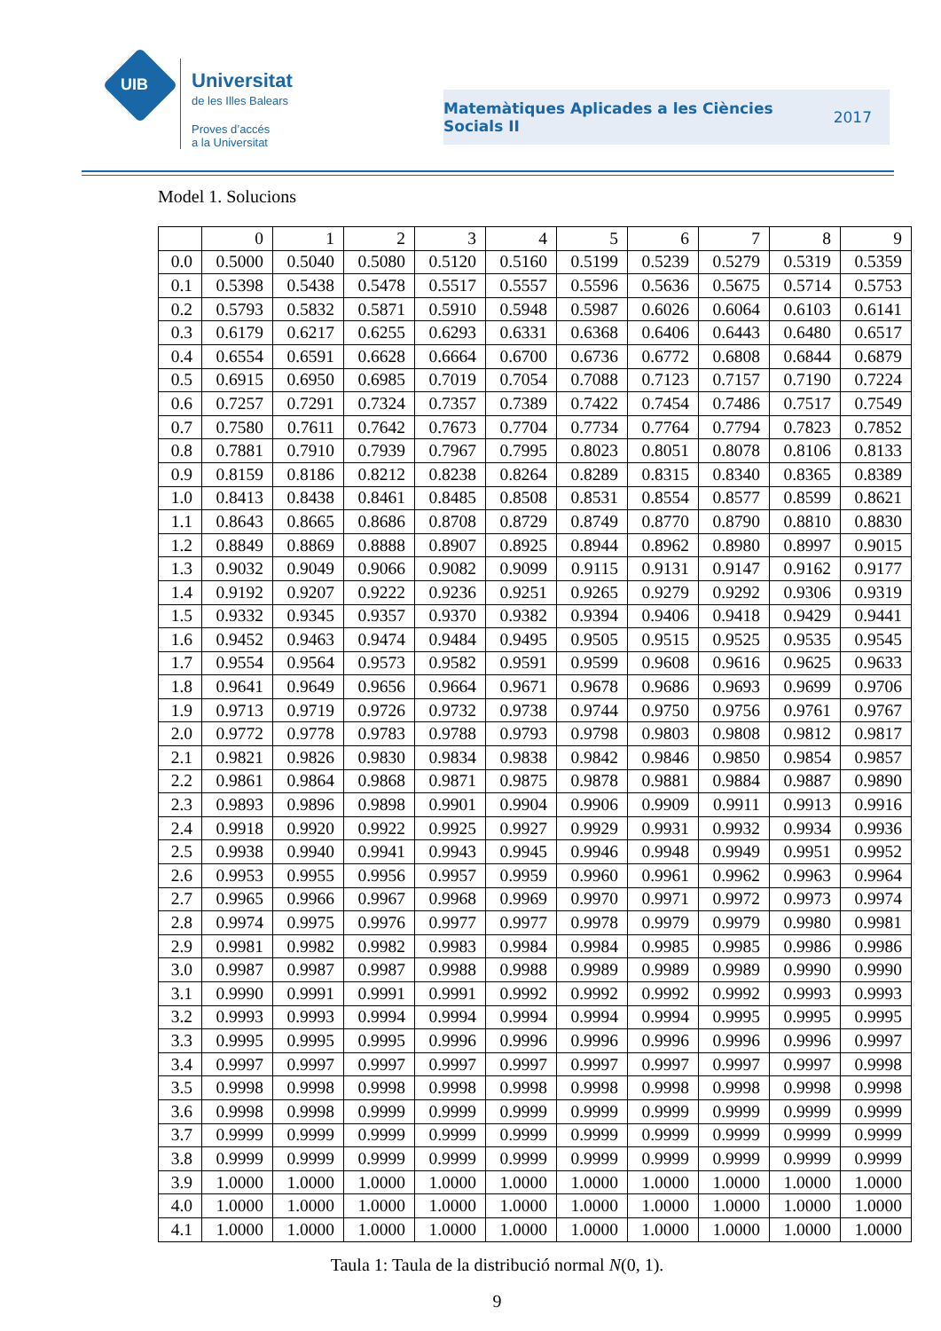UIB
Universitat
de les Illes Balears
Proves d’accés
a la Universitat
Matemàtiques Aplicades a les Ciències
Socials II
2017
Model 1. Solucions
| | 0 | 1 | 2 | 3 | 4 | 5 | 6 | 7 | 8 | 9 |
| --- | --- | --- | --- | --- | --- | --- | --- | --- | --- | --- |
| 0.0 | 0.5000 | 0.5040 | 0.5080 | 0.5120 | 0.5160 | 0.5199 | 0.5239 | 0.5279 | 0.5319 | 0.5359 |
| 0.1 | 0.5398 | 0.5438 | 0.5478 | 0.5517 | 0.5557 | 0.5596 | 0.5636 | 0.5675 | 0.5714 | 0.5753 |
| 0.2 | 0.5793 | 0.5832 | 0.5871 | 0.5910 | 0.5948 | 0.5987 | 0.6026 | 0.6064 | 0.6103 | 0.6141 |
| 0.3 | 0.6179 | 0.6217 | 0.6255 | 0.6293 | 0.6331 | 0.6368 | 0.6406 | 0.6443 | 0.6480 | 0.6517 |
| 0.4 | 0.6554 | 0.6591 | 0.6628 | 0.6664 | 0.6700 | 0.6736 | 0.6772 | 0.6808 | 0.6844 | 0.6879 |
| 0.5 | 0.6915 | 0.6950 | 0.6985 | 0.7019 | 0.7054 | 0.7088 | 0.7123 | 0.7157 | 0.7190 | 0.7224 |
| 0.6 | 0.7257 | 0.7291 | 0.7324 | 0.7357 | 0.7389 | 0.7422 | 0.7454 | 0.7486 | 0.7517 | 0.7549 |
| 0.7 | 0.7580 | 0.7611 | 0.7642 | 0.7673 | 0.7704 | 0.7734 | 0.7764 | 0.7794 | 0.7823 | 0.7852 |
| 0.8 | 0.7881 | 0.7910 | 0.7939 | 0.7967 | 0.7995 | 0.8023 | 0.8051 | 0.8078 | 0.8106 | 0.8133 |
| 0.9 | 0.8159 | 0.8186 | 0.8212 | 0.8238 | 0.8264 | 0.8289 | 0.8315 | 0.8340 | 0.8365 | 0.8389 |
| 1.0 | 0.8413 | 0.8438 | 0.8461 | 0.8485 | 0.8508 | 0.8531 | 0.8554 | 0.8577 | 0.8599 | 0.8621 |
| 1.1 | 0.8643 | 0.8665 | 0.8686 | 0.8708 | 0.8729 | 0.8749 | 0.8770 | 0.8790 | 0.8810 | 0.8830 |
| 1.2 | 0.8849 | 0.8869 | 0.8888 | 0.8907 | 0.8925 | 0.8944 | 0.8962 | 0.8980 | 0.8997 | 0.9015 |
| 1.3 | 0.9032 | 0.9049 | 0.9066 | 0.9082 | 0.9099 | 0.9115 | 0.9131 | 0.9147 | 0.9162 | 0.9177 |
| 1.4 | 0.9192 | 0.9207 | 0.9222 | 0.9236 | 0.9251 | 0.9265 | 0.9279 | 0.9292 | 0.9306 | 0.9319 |
| 1.5 | 0.9332 | 0.9345 | 0.9357 | 0.9370 | 0.9382 | 0.9394 | 0.9406 | 0.9418 | 0.9429 | 0.9441 |
| 1.6 | 0.9452 | 0.9463 | 0.9474 | 0.9484 | 0.9495 | 0.9505 | 0.9515 | 0.9525 | 0.9535 | 0.9545 |
| 1.7 | 0.9554 | 0.9564 | 0.9573 | 0.9582 | 0.9591 | 0.9599 | 0.9608 | 0.9616 | 0.9625 | 0.9633 |
| 1.8 | 0.9641 | 0.9649 | 0.9656 | 0.9664 | 0.9671 | 0.9678 | 0.9686 | 0.9693 | 0.9699 | 0.9706 |
| 1.9 | 0.9713 | 0.9719 | 0.9726 | 0.9732 | 0.9738 | 0.9744 | 0.9750 | 0.9756 | 0.9761 | 0.9767 |
| 2.0 | 0.9772 | 0.9778 | 0.9783 | 0.9788 | 0.9793 | 0.9798 | 0.9803 | 0.9808 | 0.9812 | 0.9817 |
| 2.1 | 0.9821 | 0.9826 | 0.9830 | 0.9834 | 0.9838 | 0.9842 | 0.9846 | 0.9850 | 0.9854 | 0.9857 |
| 2.2 | 0.9861 | 0.9864 | 0.9868 | 0.9871 | 0.9875 | 0.9878 | 0.9881 | 0.9884 | 0.9887 | 0.9890 |
| 2.3 | 0.9893 | 0.9896 | 0.9898 | 0.9901 | 0.9904 | 0.9906 | 0.9909 | 0.9911 | 0.9913 | 0.9916 |
| 2.4 | 0.9918 | 0.9920 | 0.9922 | 0.9925 | 0.9927 | 0.9929 | 0.9931 | 0.9932 | 0.9934 | 0.9936 |
| 2.5 | 0.9938 | 0.9940 | 0.9941 | 0.9943 | 0.9945 | 0.9946 | 0.9948 | 0.9949 | 0.9951 | 0.9952 |
| 2.6 | 0.9953 | 0.9955 | 0.9956 | 0.9957 | 0.9959 | 0.9960 | 0.9961 | 0.9962 | 0.9963 | 0.9964 |
| 2.7 | 0.9965 | 0.9966 | 0.9967 | 0.9968 | 0.9969 | 0.9970 | 0.9971 | 0.9972 | 0.9973 | 0.9974 |
| 2.8 | 0.9974 | 0.9975 | 0.9976 | 0.9977 | 0.9977 | 0.9978 | 0.9979 | 0.9979 | 0.9980 | 0.9981 |
| 2.9 | 0.9981 | 0.9982 | 0.9982 | 0.9983 | 0.9984 | 0.9984 | 0.9985 | 0.9985 | 0.9986 | 0.9986 |
| 3.0 | 0.9987 | 0.9987 | 0.9987 | 0.9988 | 0.9988 | 0.9989 | 0.9989 | 0.9989 | 0.9990 | 0.9990 |
| 3.1 | 0.9990 | 0.9991 | 0.9991 | 0.9991 | 0.9992 | 0.9992 | 0.9992 | 0.9992 | 0.9993 | 0.9993 |
| 3.2 | 0.9993 | 0.9993 | 0.9994 | 0.9994 | 0.9994 | 0.9994 | 0.9994 | 0.9995 | 0.9995 | 0.9995 |
| 3.3 | 0.9995 | 0.9995 | 0.9995 | 0.9996 | 0.9996 | 0.9996 | 0.9996 | 0.9996 | 0.9996 | 0.9997 |
| 3.4 | 0.9997 | 0.9997 | 0.9997 | 0.9997 | 0.9997 | 0.9997 | 0.9997 | 0.9997 | 0.9997 | 0.9998 |
| 3.5 | 0.9998 | 0.9998 | 0.9998 | 0.9998 | 0.9998 | 0.9998 | 0.9998 | 0.9998 | 0.9998 | 0.9998 |
| 3.6 | 0.9998 | 0.9998 | 0.9999 | 0.9999 | 0.9999 | 0.9999 | 0.9999 | 0.9999 | 0.9999 | 0.9999 |
| 3.7 | 0.9999 | 0.9999 | 0.9999 | 0.9999 | 0.9999 | 0.9999 | 0.9999 | 0.9999 | 0.9999 | 0.9999 |
| 3.8 | 0.9999 | 0.9999 | 0.9999 | 0.9999 | 0.9999 | 0.9999 | 0.9999 | 0.9999 | 0.9999 | 0.9999 |
| 3.9 | 1.0000 | 1.0000 | 1.0000 | 1.0000 | 1.0000 | 1.0000 | 1.0000 | 1.0000 | 1.0000 | 1.0000 |
| 4.0 | 1.0000 | 1.0000 | 1.0000 | 1.0000 | 1.0000 | 1.0000 | 1.0000 | 1.0000 | 1.0000 | 1.0000 |
| 4.1 | 1.0000 | 1.0000 | 1.0000 | 1.0000 | 1.0000 | 1.0000 | 1.0000 | 1.0000 | 1.0000 | 1.0000 |
Taula 1: Taula de la distribució normal N(0, 1).
9